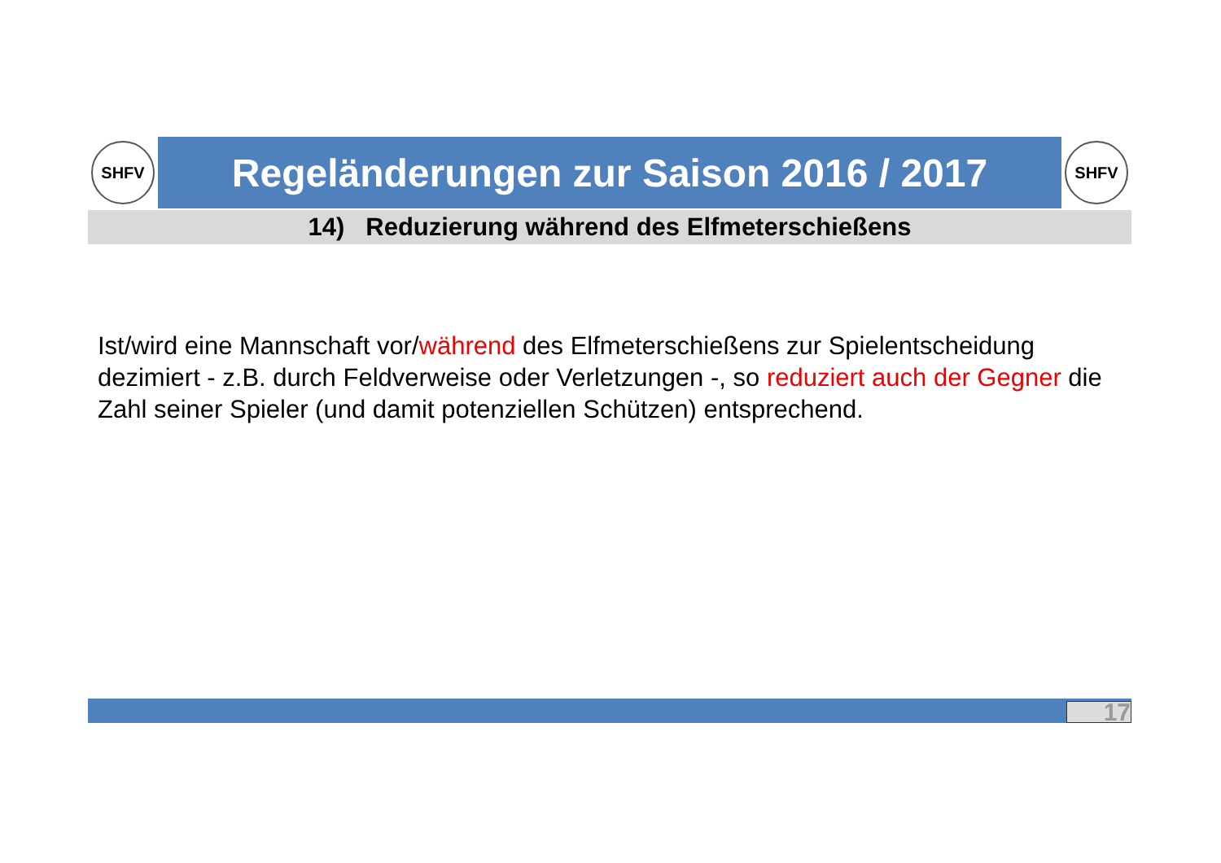SHFV
Regeländerungen zur Saison 2016 / 2017
SHFV
14) Reduzierung während des Elfmeterschießens
Ist/wird eine Mannschaft vor/während des Elfmeterschießens zur Spielentscheidung dezimiert - z.B. durch Feldverweise oder Verletzungen -, so reduziert auch der Gegner die Zahl seiner Spieler (und damit potenziellen Schützen) entsprechend.
17